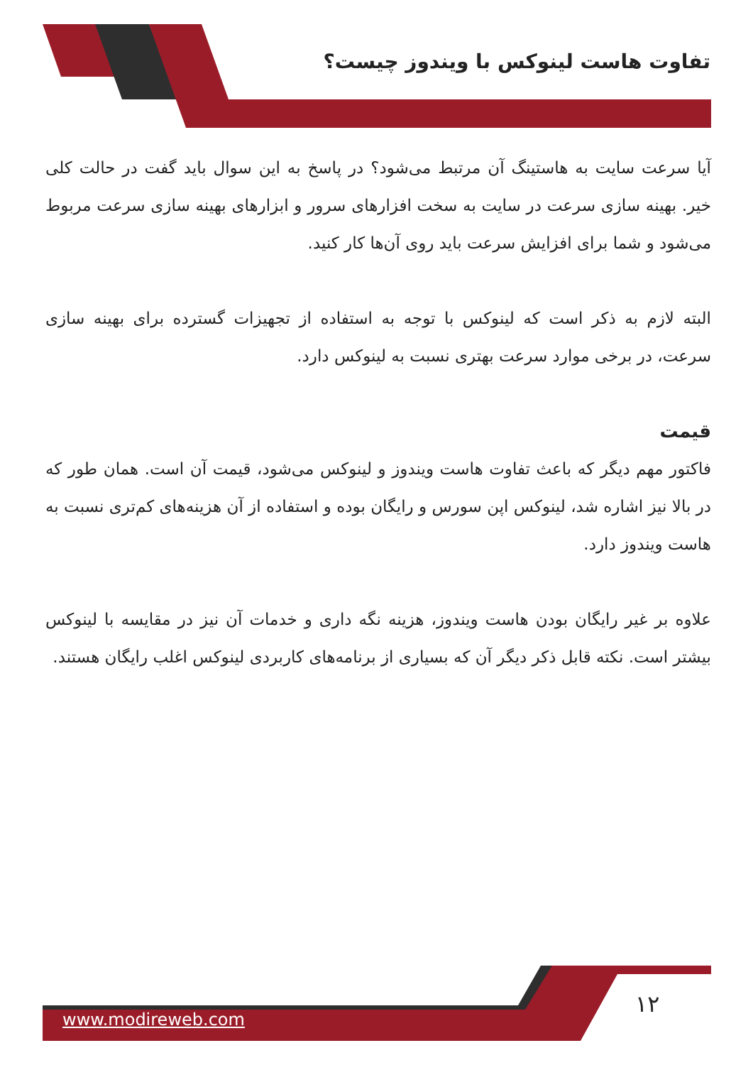تفاوت هاست لینوکس با ویندوز چیست؟
آیا سرعت سایت به هاستینگ آن مرتبط می‌شود؟ در پاسخ به این سوال باید گفت در حالت کلی خیر. بهینه سازی سرعت در سایت به سخت افزارهای سرور و ابزارهای بهینه سازی سرعت مربوط می‌شود و شما برای افزایش سرعت باید روی آن‌ها کار کنید.
البته لازم به ذکر است که لینوکس با توجه به استفاده از تجهیزات گسترده برای بهینه سازی سرعت، در برخی موارد سرعت بهتری نسبت به لینوکس دارد.
قیمت
فاکتور مهم دیگر که باعث تفاوت هاست ویندوز و لینوکس می‌شود، قیمت آن است. همان طور که در بالا نیز اشاره شد، لینوکس اپن سورس و رایگان بوده و استفاده از آن هزینه‌های کم‌تری نسبت به هاست ویندوز دارد.
علاوه بر غیر رایگان بودن هاست ویندوز، هزینه نگه داری و خدمات آن نیز در مقایسه با لینوکس بیشتر است. نکته قابل ذکر دیگر آن که بسیاری از برنامه‌های کاربردی لینوکس اغلب رایگان هستند.
www.modireweb.com
۱۲